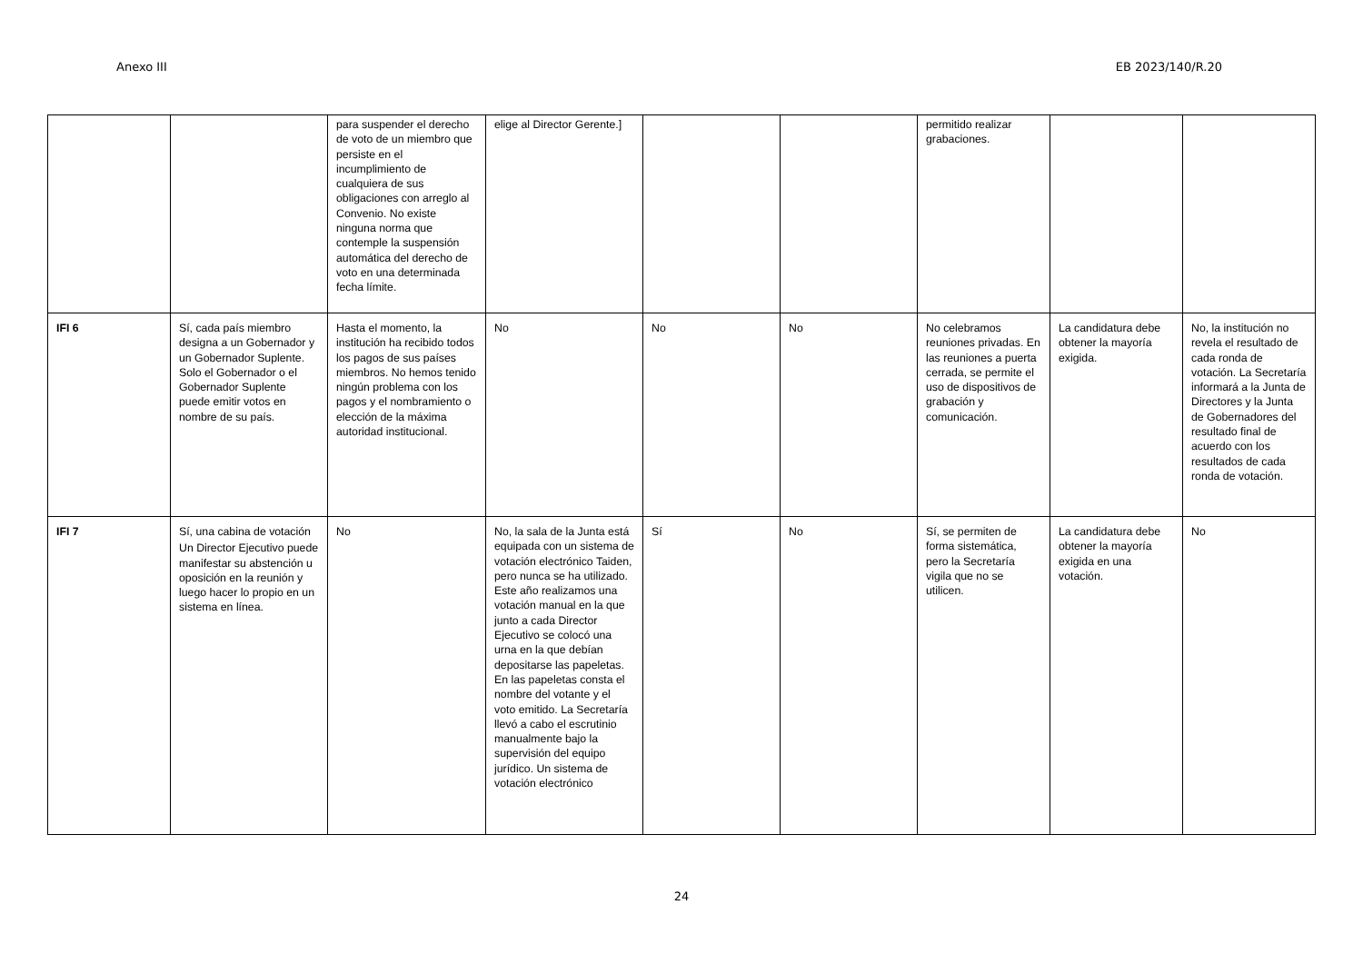Anexo III EB 2023/140/R.20
| | | para suspender el derecho de voto de un miembro que persiste en el incumplimiento de cualquiera de sus obligaciones con arreglo al Convenio. No existe ninguna norma que contemple la suspensión automática del derecho de voto en una determinada fecha límite. | elige al Director Gerente.] | | | permitido realizar grabaciones. | | |
| IFI 6 | Sí, cada país miembro designa a un Gobernador y un Gobernador Suplente. Solo el Gobernador o el Gobernador Suplente puede emitir votos en nombre de su país. | Hasta el momento, la institución ha recibido todos los pagos de sus países miembros. No hemos tenido ningún problema con los pagos y el nombramiento o elección de la máxima autoridad institucional. | No | No | No | No celebramos reuniones privadas. En las reuniones a puerta cerrada, se permite el uso de dispositivos de grabación y comunicación. | La candidatura debe obtener la mayoría exigida. | No, la institución no revela el resultado de cada ronda de votación. La Secretaría informará a la Junta de Directores y la Junta de Gobernadores del resultado final de acuerdo con los resultados de cada ronda de votación. |
| IFI 7 | Sí, una cabina de votación Un Director Ejecutivo puede manifestar su abstención u oposición en la reunión y luego hacer lo propio en un sistema en línea. | No | No, la sala de la Junta está equipada con un sistema de votación electrónico Taiden, pero nunca se ha utilizado. Este año realizamos una votación manual en la que junto a cada Director Ejecutivo se colocó una urna en la que debían depositarse las papeletas. En las papeletas consta el nombre del votante y el voto emitido. La Secretaría llevó a cabo el escrutinio manualmente bajo la supervisión del equipo jurídico. Un sistema de votación electrónico | Sí | No | Sí, se permiten de forma sistemática, pero la Secretaría vigila que no se utilicen. | La candidatura debe obtener la mayoría exigida en una votación. | No |
24